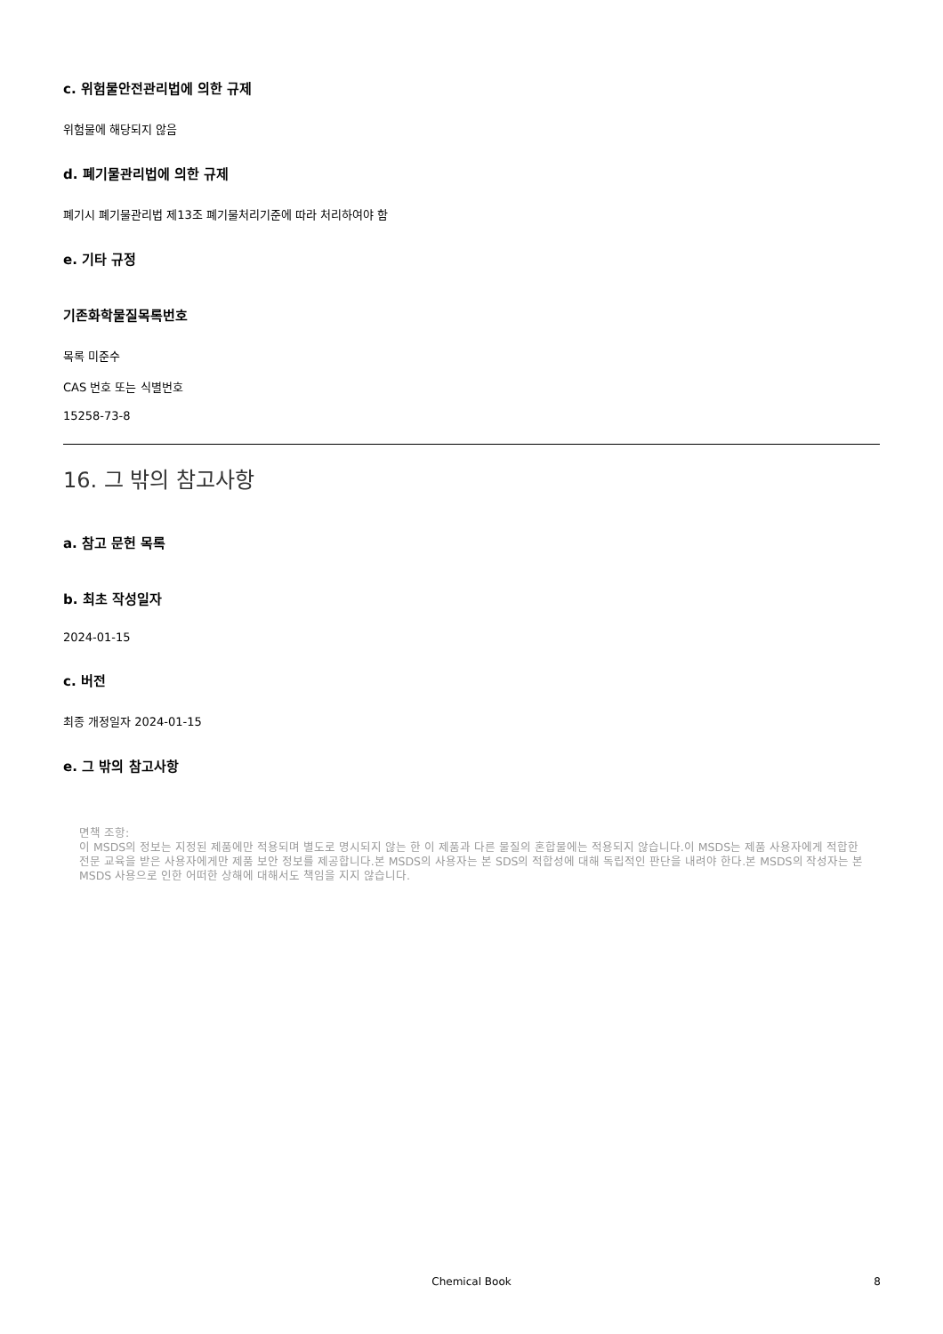c. 위험물안전관리법에 의한 규제
위험물에 해당되지 않음
d. 폐기물관리법에 의한 규제
폐기시 폐기물관리법 제13조 폐기물처리기준에 따라 처리하여야 함
e. 기타 규정
기존화학물질목록번호
목록 미준수
CAS 번호 또는 식별번호
15258-73-8
16. 그 밖의 참고사항
a. 참고 문헌 목록
b. 최초 작성일자
2024-01-15
c. 버전
최종 개정일자 2024-01-15
e. 그 밖의 참고사항
면책 조항:
이 MSDS의 정보는 지정된 제품에만 적용되며 별도로 명시되지 않는 한 이 제품과 다른 물질의 혼합물에는 적용되지 않습니다.이 MSDS는 제품 사용자에게 적합한 전문 교육을 받은 사용자에게만 제품 보안 정보를 제공합니다.본 MSDS의 사용자는 본 SDS의 적합성에 대해 독립적인 판단을 내려야 한다.본 MSDS의 작성자는 본 MSDS 사용으로 인한 어떠한 상해에 대해서도 책임을 지지 않습니다.
Chemical Book 8